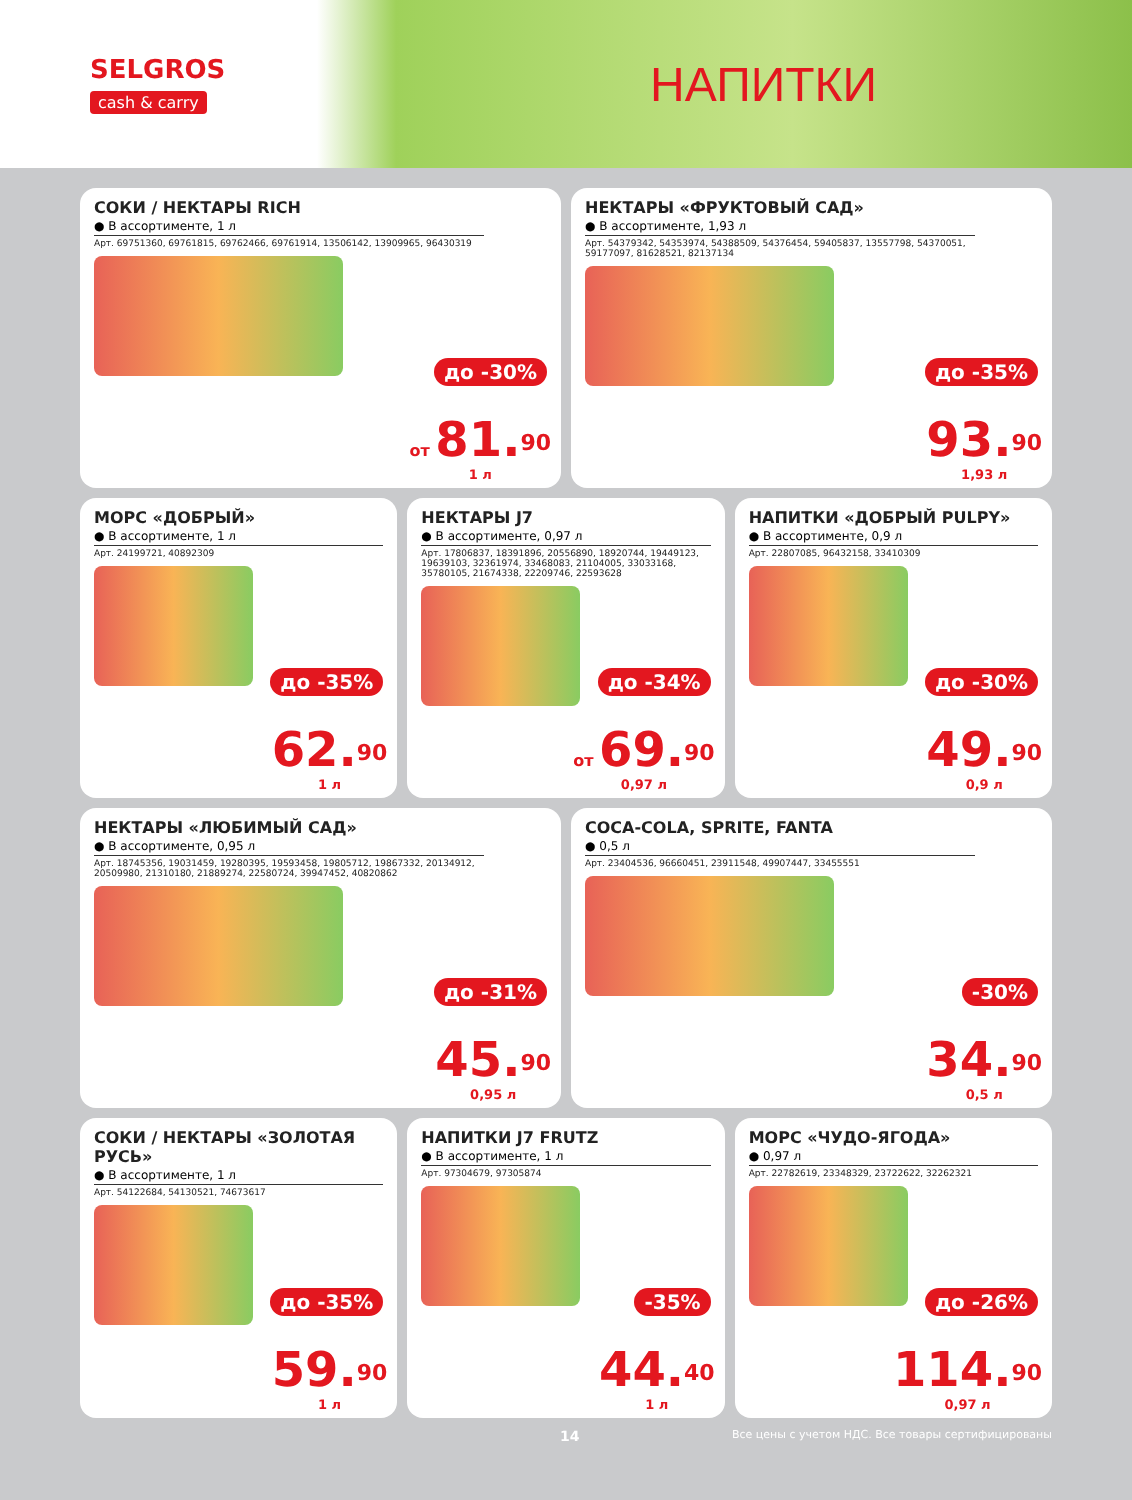SELGROS
cash & carry
НАПИТКИ
СОКИ / НЕКТАРЫ RICH
● В ассортименте, 1 л
Арт. 69751360, 69761815, 69762466, 69761914, 13506142, 13909965, 96430319
до -30%
от 81.<sup>90</sup>
1 л
НЕКТАРЫ «ФРУКТОВЫЙ САД»
● В ассортименте, 1,93 л
Арт. 54379342, 54353974, 54388509, 54376454, 59405837, 13557798, 54370051, 59177097, 81628521, 82137134
до -35%
93.<sup>90</sup>
1,93 л
МОРС «ДОБРЫЙ»
● В ассортименте, 1 л
Арт. 24199721, 40892309
до -35%
62.<sup>90</sup>
1 л
НЕКТАРЫ J7
● В ассортименте, 0,97 л
Арт. 17806837, 18391896, 20556890, 18920744, 19449123, 19639103, 32361974, 33468083, 21104005, 33033168, 35780105, 21674338, 22209746, 22593628
до -34%
от 69.<sup>90</sup>
0,97 л
НАПИТКИ «ДОБРЫЙ PULPY»
● В ассортименте, 0,9 л
Арт. 22807085, 96432158, 33410309
до -30%
49.<sup>90</sup>
0,9 л
НЕКТАРЫ «ЛЮБИМЫЙ САД»
● В ассортименте, 0,95 л
Арт. 18745356, 19031459, 19280395, 19593458, 19805712, 19867332, 20134912, 20509980, 21310180, 21889274, 22580724, 39947452, 40820862
до -31%
45.<sup>90</sup>
0,95 л
COCA-COLA, SPRITE, FANTA
● 0,5 л
Арт. 23404536, 96660451, 23911548, 49907447, 33455551
-30%
34.<sup>90</sup>
0,5 л
СОКИ / НЕКТАРЫ «ЗОЛОТАЯ РУСЬ»
● В ассортименте, 1 л
Арт. 54122684, 54130521, 74673617
до -35%
59.<sup>90</sup>
1 л
НАПИТКИ J7 FRUTZ
● В ассортименте, 1 л
Арт. 97304679, 97305874
-35%
44.<sup>40</sup>
1 л
МОРС «ЧУДО-ЯГОДА»
● 0,97 л
Арт. 22782619, 23348329, 23722622, 32262321
до -26%
114.<sup>90</sup>
0,97 л
14 Все цены с учетом НДС. Все товары сертифицированы